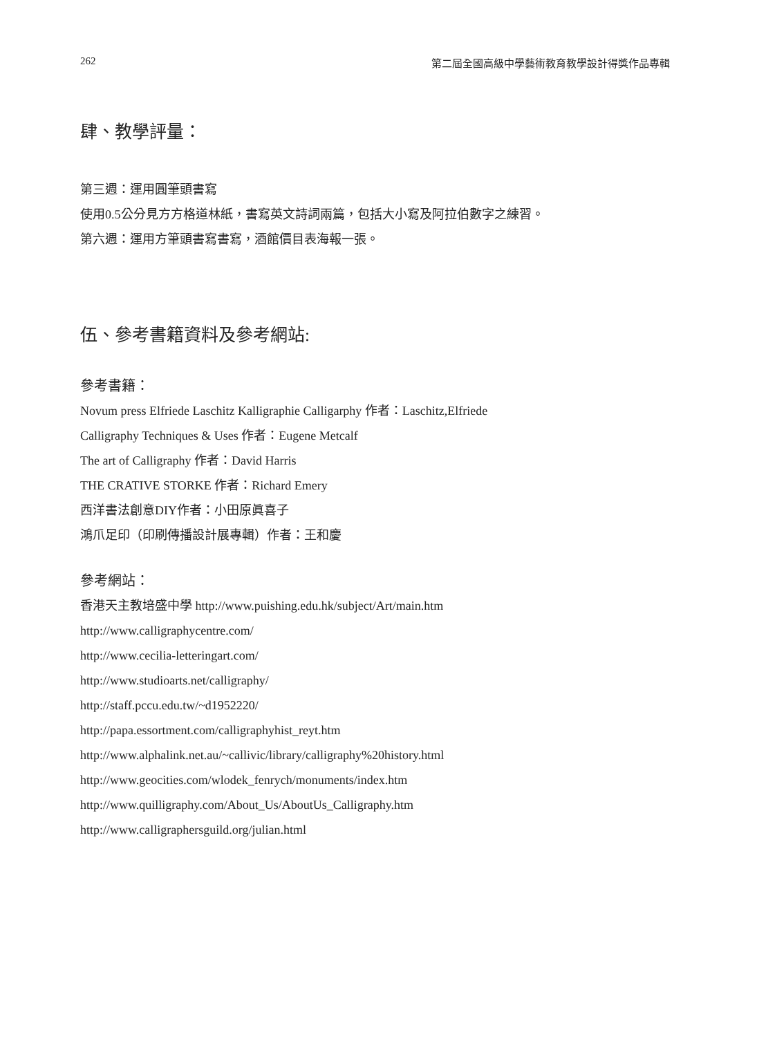262 第二屆全國高級中學藝術教育教學設計得獎作品專輯
肆、教學評量：
第三週：運用圓筆頭書寫
使用0.5公分見方方格道林紙，書寫英文詩詞兩篇，包括大小寫及阿拉伯數字之練習。
第六週：運用方筆頭書寫書寫，酒館價目表海報一張。
伍、參考書籍資料及參考網站:
參考書籍：
Novum press Elfriede Laschitz Kalligraphie Calligarphy 作者：Laschitz,Elfriede
Calligraphy Techniques & Uses 作者：Eugene Metcalf
The art of Calligraphy 作者：David Harris
THE CRATIVE STORKE 作者：Richard Emery
西洋書法創意DIY作者：小田原眞喜子
鴻爪足印（印刷傳播設計展專輯）作者：王和慶
參考網站：
香港天主教培盛中學 http://www.puishing.edu.hk/subject/Art/main.htm
http://www.calligraphycentre.com/
http://www.cecilia-letteringart.com/
http://www.studioarts.net/calligraphy/
http://staff.pccu.edu.tw/~d1952220/
http://papa.essortment.com/calligraphyhist_reyt.htm
http://www.alphalink.net.au/~callivic/library/calligraphy%20history.html
http://www.geocities.com/wlodek_fenrych/monuments/index.htm
http://www.quilligraphy.com/About_Us/AboutUs_Calligraphy.htm
http://www.calligraphersguild.org/julian.html